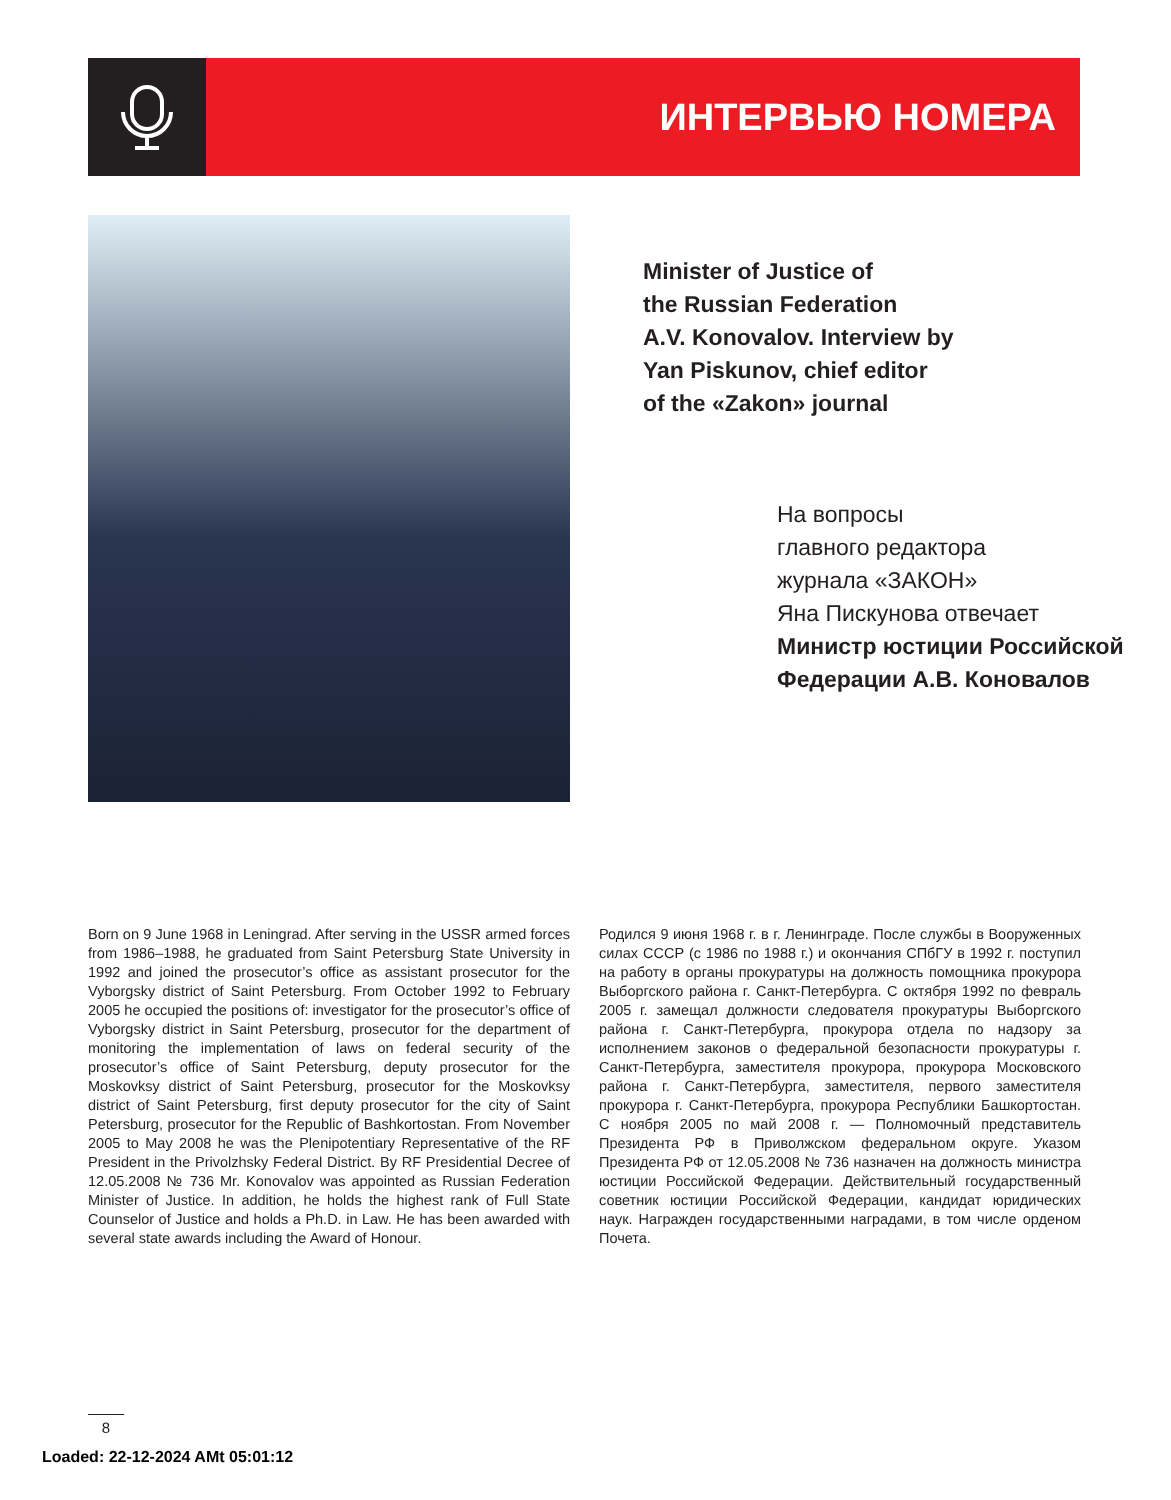ИНТЕРВЬЮ НОМЕРА
Minister of Justice of
the Russian Federation
A.V. Konovalov. Interview by
Yan Piskunov, chief editor
of the «Zakon» journal
На вопросы
главного редактора
журнала «ЗАКОН»
Яна Пискунова отвечает
Министр юстиции Российской
Федерации А.В. Коновалов
Born on 9 June 1968 in Leningrad. After serving in the USSR armed forces from 1986–1988, he graduated from Saint Petersburg State University in 1992 and joined the prosecutor’s office as assistant prosecutor for the Vyborgsky district of Saint Petersburg. From October 1992 to February 2005 he occupied the positions of: investigator for the prosecutor’s office of Vyborgsky district in Saint Petersburg, prosecutor for the department of monitoring the implementation of laws on federal security of the prosecutor’s office of Saint Petersburg, deputy prosecutor for the Moskovksy district of Saint Petersburg, prosecutor for the Moskovksy district of Saint Petersburg, first deputy prosecutor for the city of Saint Petersburg, prosecutor for the Republic of Bashkortostan. From November 2005 to May 2008 he was the Plenipotentiary Representative of the RF President in the Privolzhsky Federal District. By RF Presidential Decree of 12.05.2008 № 736 Mr. Konovalov was appointed as Russian Federation Minister of Justice. In addition, he holds the highest rank of Full State Counselor of Justice and holds a Ph.D. in Law. He has been awarded with several state awards including the Award of Honour.
Родился 9 июня 1968 г. в г. Ленинграде. После службы в Вооруженных силах СССР (с 1986 по 1988 г.) и окончания СПбГУ в 1992 г. поступил на работу в органы прокуратуры на должность помощника прокурора Выборгского района г. Санкт-Петербурга. С октября 1992 по февраль 2005 г. замещал должности следователя прокуратуры Выборгского района г. Санкт-Петербурга, прокурора отдела по надзору за исполнением законов о федеральной безопасности прокуратуры г. Санкт-Петербурга, заместителя прокурора, прокурора Московского района г. Санкт-Петербурга, заместителя, первого заместителя прокурора г. Санкт-Петербурга, прокурора Республики Башкортостан. С ноября 2005 по май 2008 г. — Полномочный представитель Президента РФ в Приволжском федеральном округе. Указом Президента РФ от 12.05.2008 № 736 назначен на должность министра юстиции Российской Федерации. Действительный государственный советник юстиции Российской Федерации, кандидат юридических наук. Награжден государственными наградами, в том числе орденом Почета.
8
Loaded: 22-12-2024 AMt 05:01:12